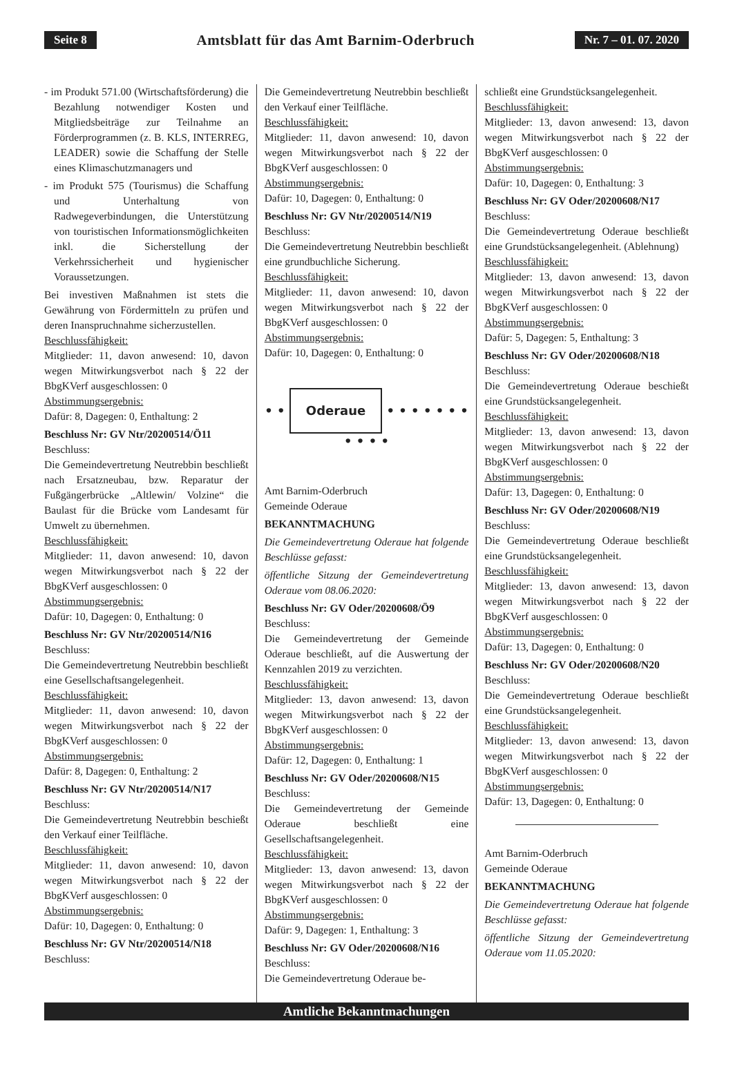Seite 8 Amtsblatt für das Amt Barnim-Oderbruch Nr. 7 – 01. 07. 2020
- im Produkt 571.00 (Wirtschaftsförderung) die Bezahlung notwendiger Kosten und Mitgliedsbeiträge zur Teilnahme an Förderprogrammen (z. B. KLS, INTERREG, LEADER) sowie die Schaffung der Stelle eines Klimaschutzmanagers und
- im Produkt 575 (Tourismus) die Schaffung und Unterhaltung von Radwegeverbindungen, die Unterstützung von touristischen Informationsmöglichkeiten inkl. die Sicherstellung der Verkehrssicherheit und hygienischer Voraussetzungen.
Bei investiven Maßnahmen ist stets die Gewährung von Fördermitteln zu prüfen und deren Inanspruchnahme sicherzustellen.
Beschlussfähigkeit:
Mitglieder: 11, davon anwesend: 10, davon wegen Mitwirkungsverbot nach § 22 der BbgKVerf ausgeschlossen: 0
Abstimmungsergebnis:
Dafür: 8, Dagegen: 0, Enthaltung: 2
Beschluss Nr: GV Ntr/20200514/Ö11
Beschluss:
Die Gemeindevertretung Neutrebbin beschließt nach Ersatzneubau, bzw. Reparatur der Fußgängerbrücke „Altlewin/ Volzine“ die Baulast für die Brücke vom Landesamt für Umwelt zu übernehmen.
Beschlussfähigkeit:
Mitglieder: 11, davon anwesend: 10, davon wegen Mitwirkungsverbot nach § 22 der BbgKVerf ausgeschlossen: 0
Abstimmungsergebnis:
Dafür: 10, Dagegen: 0, Enthaltung: 0
Beschluss Nr: GV Ntr/20200514/N16
Beschluss:
Die Gemeindevertretung Neutrebbin beschließt eine Gesellschaftsangelegenheit.
Beschlussfähigkeit:
Mitglieder: 11, davon anwesend: 10, davon wegen Mitwirkungsverbot nach § 22 der BbgKVerf ausgeschlossen: 0
Abstimmungsergebnis:
Dafür: 8, Dagegen: 0, Enthaltung: 2
Beschluss Nr: GV Ntr/20200514/N17
Beschluss:
Die Gemeindevertretung Neutrebbin beschießt den Verkauf einer Teilfläche.
Beschlussfähigkeit:
Mitglieder: 11, davon anwesend: 10, davon wegen Mitwirkungsverbot nach § 22 der BbgKVerf ausgeschlossen: 0
Abstimmungsergebnis:
Dafür: 10, Dagegen: 0, Enthaltung: 0
Beschluss Nr: GV Ntr/20200514/N18
Beschluss:
Die Gemeindevertretung Neutrebbin beschließt den Verkauf einer Teilfläche.
Beschlussfähigkeit:
Mitglieder: 11, davon anwesend: 10, davon wegen Mitwirkungsverbot nach § 22 der BbgKVerf ausgeschlossen: 0
Abstimmungsergebnis:
Dafür: 10, Dagegen: 0, Enthaltung: 0
Beschluss Nr: GV Ntr/20200514/N19
Beschluss:
Die Gemeindevertretung Neutrebbin beschließt eine grundbuchliche Sicherung.
Beschlussfähigkeit:
Mitglieder: 11, davon anwesend: 10, davon wegen Mitwirkungsverbot nach § 22 der BbgKVerf ausgeschlossen: 0
Abstimmungsergebnis:
Dafür: 10, Dagegen: 0, Enthaltung: 0
• • Oderaue • • • • • • • • • • •
Amt Barnim-Oderbruch
Gemeinde Oderaue
BEKANNTMACHUNG
Die Gemeindevertretung Oderaue hat folgende Beschlüsse gefasst:
öffentliche Sitzung der Gemeindevertretung Oderaue vom 08.06.2020:
Beschluss Nr: GV Oder/20200608/Ö9
Beschluss:
Die Gemeindevertretung der Gemeinde Oderaue beschließt, auf die Auswertung der Kennzahlen 2019 zu verzichten.
Beschlussfähigkeit:
Mitglieder: 13, davon anwesend: 13, davon wegen Mitwirkungsverbot nach § 22 der BbgKVerf ausgeschlossen: 0
Abstimmungsergebnis:
Dafür: 12, Dagegen: 0, Enthaltung: 1
Beschluss Nr: GV Oder/20200608/N15
Beschluss:
Die Gemeindevertretung der Gemeinde Oderaue beschließt eine Gesellschaftsangelegenheit.
Beschlussfähigkeit:
Mitglieder: 13, davon anwesend: 13, davon wegen Mitwirkungsverbot nach § 22 der BbgKVerf ausgeschlossen: 0
Abstimmungsergebnis:
Dafür: 9, Dagegen: 1, Enthaltung: 3
Beschluss Nr: GV Oder/20200608/N16
Beschluss:
Die Gemeindevertretung Oderaue be-
schließt eine Grundstücksangelegenheit.
Beschlussfähigkeit:
Mitglieder: 13, davon anwesend: 13, davon wegen Mitwirkungsverbot nach § 22 der BbgKVerf ausgeschlossen: 0
Abstimmungsergebnis:
Dafür: 10, Dagegen: 0, Enthaltung: 3
Beschluss Nr: GV Oder/20200608/N17
Beschluss:
Die Gemeindevertretung Oderaue beschließt eine Grundstücksangelegenheit. (Ablehnung)
Beschlussfähigkeit:
Mitglieder: 13, davon anwesend: 13, davon wegen Mitwirkungsverbot nach § 22 der BbgKVerf ausgeschlossen: 0
Abstimmungsergebnis:
Dafür: 5, Dagegen: 5, Enthaltung: 3
Beschluss Nr: GV Oder/20200608/N18
Beschluss:
Die Gemeindevertretung Oderaue beschießt eine Grundstücksangelegenheit.
Beschlussfähigkeit:
Mitglieder: 13, davon anwesend: 13, davon wegen Mitwirkungsverbot nach § 22 der BbgKVerf ausgeschlossen: 0
Abstimmungsergebnis:
Dafür: 13, Dagegen: 0, Enthaltung: 0
Beschluss Nr: GV Oder/20200608/N19
Beschluss:
Die Gemeindevertretung Oderaue beschließt eine Grundstücksangelegenheit.
Beschlussfähigkeit:
Mitglieder: 13, davon anwesend: 13, davon wegen Mitwirkungsverbot nach § 22 der BbgKVerf ausgeschlossen: 0
Abstimmungsergebnis:
Dafür: 13, Dagegen: 0, Enthaltung: 0
Beschluss Nr: GV Oder/20200608/N20
Beschluss:
Die Gemeindevertretung Oderaue beschließt eine Grundstücksangelegenheit.
Beschlussfähigkeit:
Mitglieder: 13, davon anwesend: 13, davon wegen Mitwirkungsverbot nach § 22 der BbgKVerf ausgeschlossen: 0
Abstimmungsergebnis:
Dafür: 13, Dagegen: 0, Enthaltung: 0
Amt Barnim-Oderbruch
Gemeinde Oderaue
BEKANNTMACHUNG
Die Gemeindevertretung Oderaue hat folgende Beschlüsse gefasst:
öffentliche Sitzung der Gemeindevertretung Oderaue vom 11.05.2020:
Amtliche Bekanntmachungen